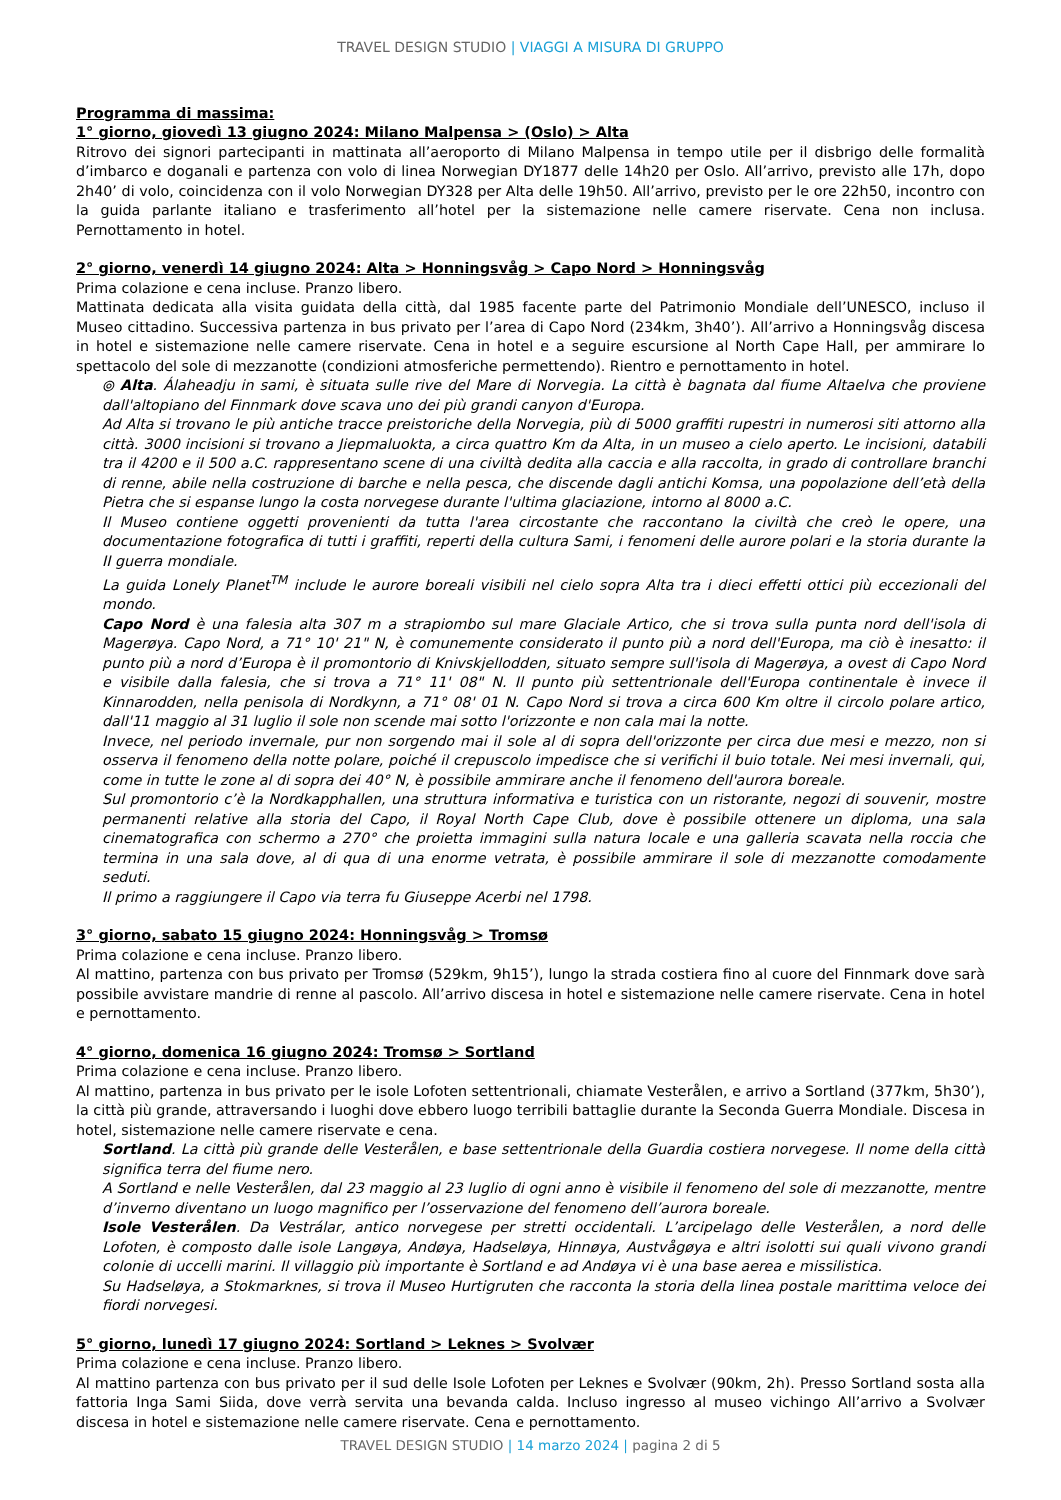TRAVEL DESIGN STUDIO | VIAGGI A MISURA DI GRUPPO
Programma di massima:
1° giorno, giovedì 13 giugno 2024: Milano Malpensa > (Oslo) > Alta
Ritrovo dei signori partecipanti in mattinata all’aeroporto di Milano Malpensa in tempo utile per il disbrigo delle formalità d’imbarco e doganali e partenza con volo di linea Norwegian DY1877 delle 14h20 per Oslo. All’arrivo, previsto alle 17h, dopo 2h40’ di volo, coincidenza con il volo Norwegian DY328 per Alta delle 19h50. All’arrivo, previsto per le ore 22h50, incontro con la guida parlante italiano e trasferimento all’hotel per la sistemazione nelle camere riservate. Cena non inclusa. Pernottamento in hotel.
2° giorno, venerdì 14 giugno 2024: Alta > Honningsvåg > Capo Nord > Honningsvåg
Prima colazione e cena incluse. Pranzo libero.
Mattinata dedicata alla visita guidata della città, dal 1985 facente parte del Patrimonio Mondiale dell’UNESCO, incluso il Museo cittadino. Successiva partenza in bus privato per l’area di Capo Nord (234km, 3h40’). All’arrivo a Honningsvåg discesa in hotel e sistemazione nelle camere riservate. Cena in hotel e a seguire escursione al North Cape Hall, per ammirare lo spettacolo del sole di mezzanotte (condizioni atmosferiche permettendo). Rientro e pernottamento in hotel.
⦾ Alta. Álaheadju in sami, è situata sulle rive del Mare di Norvegia. La città è bagnata dal fiume Altaelva che proviene dall'altopiano del Finnmark dove scava uno dei più grandi canyon d'Europa.
Ad Alta si trovano le più antiche tracce preistoriche della Norvegia, più di 5000 graffiti rupestri in numerosi siti attorno alla città. 3000 incisioni si trovano a Jiepmaluokta, a circa quattro Km da Alta, in un museo a cielo aperto. Le incisioni, databili tra il 4200 e il 500 a.C. rappresentano scene di una civiltà dedita alla caccia e alla raccolta, in grado di controllare branchi di renne, abile nella costruzione di barche e nella pesca, che discende dagli antichi Komsa, una popolazione dell’età della Pietra che si espanse lungo la costa norvegese durante l'ultima glaciazione, intorno al 8000 a.C.
Il Museo contiene oggetti provenienti da tutta l'area circostante che raccontano la civiltà che creò le opere, una documentazione fotografica di tutti i graffiti, reperti della cultura Sami, i fenomeni delle aurore polari e la storia durante la II guerra mondiale.
La guida Lonely Planet<sup>TM</sup> include le aurore boreali visibili nel cielo sopra Alta tra i dieci effetti ottici più eccezionali del mondo.
Capo Nord è una falesia alta 307 m a strapiombo sul mare Glaciale Artico, che si trova sulla punta nord dell'isola di Magerøya. Capo Nord, a 71° 10' 21" N, è comunemente considerato il punto più a nord dell'Europa, ma ciò è inesatto: il punto più a nord d’Europa è il promontorio di Knivskjellodden, situato sempre sull'isola di Magerøya, a ovest di Capo Nord e visibile dalla falesia, che si trova a 71° 11' 08" N. Il punto più settentrionale dell'Europa continentale è invece il Kinnarodden, nella penisola di Nordkynn, a 71° 08' 01 N. Capo Nord si trova a circa 600 Km oltre il circolo polare artico, dall'11 maggio al 31 luglio il sole non scende mai sotto l'orizzonte e non cala mai la notte.
Invece, nel periodo invernale, pur non sorgendo mai il sole al di sopra dell'orizzonte per circa due mesi e mezzo, non si osserva il fenomeno della notte polare, poiché il crepuscolo impedisce che si verifichi il buio totale. Nei mesi invernali, qui, come in tutte le zone al di sopra dei 40° N, è possibile ammirare anche il fenomeno dell'aurora boreale.
Sul promontorio c’è la Nordkapphallen, una struttura informativa e turistica con un ristorante, negozi di souvenir, mostre permanenti relative alla storia del Capo, il Royal North Cape Club, dove è possibile ottenere un diploma, una sala cinematografica con schermo a 270° che proietta immagini sulla natura locale e una galleria scavata nella roccia che termina in una sala dove, al di qua di una enorme vetrata, è possibile ammirare il sole di mezzanotte comodamente seduti.
Il primo a raggiungere il Capo via terra fu Giuseppe Acerbi nel 1798.
3° giorno, sabato 15 giugno 2024: Honningsvåg > Tromsø
Prima colazione e cena incluse. Pranzo libero.
Al mattino, partenza con bus privato per Tromsø (529km, 9h15’), lungo la strada costiera fino al cuore del Finnmark dove sarà possibile avvistare mandrie di renne al pascolo. All’arrivo discesa in hotel e sistemazione nelle camere riservate. Cena in hotel e pernottamento.
4° giorno, domenica 16 giugno 2024: Tromsø > Sortland
Prima colazione e cena incluse. Pranzo libero.
Al mattino, partenza in bus privato per le isole Lofoten settentrionali, chiamate Vesterålen, e arrivo a Sortland (377km, 5h30’), la città più grande, attraversando i luoghi dove ebbero luogo terribili battaglie durante la Seconda Guerra Mondiale. Discesa in hotel, sistemazione nelle camere riservate e cena.
Sortland. La città più grande delle Vesterålen, e base settentrionale della Guardia costiera norvegese. Il nome della città significa terra del fiume nero.
A Sortland e nelle Vesterålen, dal 23 maggio al 23 luglio di ogni anno è visibile il fenomeno del sole di mezzanotte, mentre d’inverno diventano un luogo magnifico per l’osservazione del fenomeno dell’aurora boreale.
Isole Vesterålen. Da Vestrálar, antico norvegese per stretti occidentali. L’arcipelago delle Vesterålen, a nord delle Lofoten, è composto dalle isole Langøya, Andøya, Hadseløya, Hinnøya, Austvågøya e altri isolotti sui quali vivono grandi colonie di uccelli marini. Il villaggio più importante è Sortland e ad Andøya vi è una base aerea e missilistica.
Su Hadseløya, a Stokmarknes, si trova il Museo Hurtigruten che racconta la storia della linea postale marittima veloce dei fiordi norvegesi.
5° giorno, lunedì 17 giugno 2024: Sortland > Leknes > Svolvær
Prima colazione e cena incluse. Pranzo libero.
Al mattino partenza con bus privato per il sud delle Isole Lofoten per Leknes e Svolvær (90km, 2h). Presso Sortland sosta alla fattoria Inga Sami Siida, dove verrà servita una bevanda calda. Incluso ingresso al museo vichingo All’arrivo a Svolvær discesa in hotel e sistemazione nelle camere riservate. Cena e pernottamento.
TRAVEL DESIGN STUDIO | 14 marzo 2024 | pagina 2 di 5